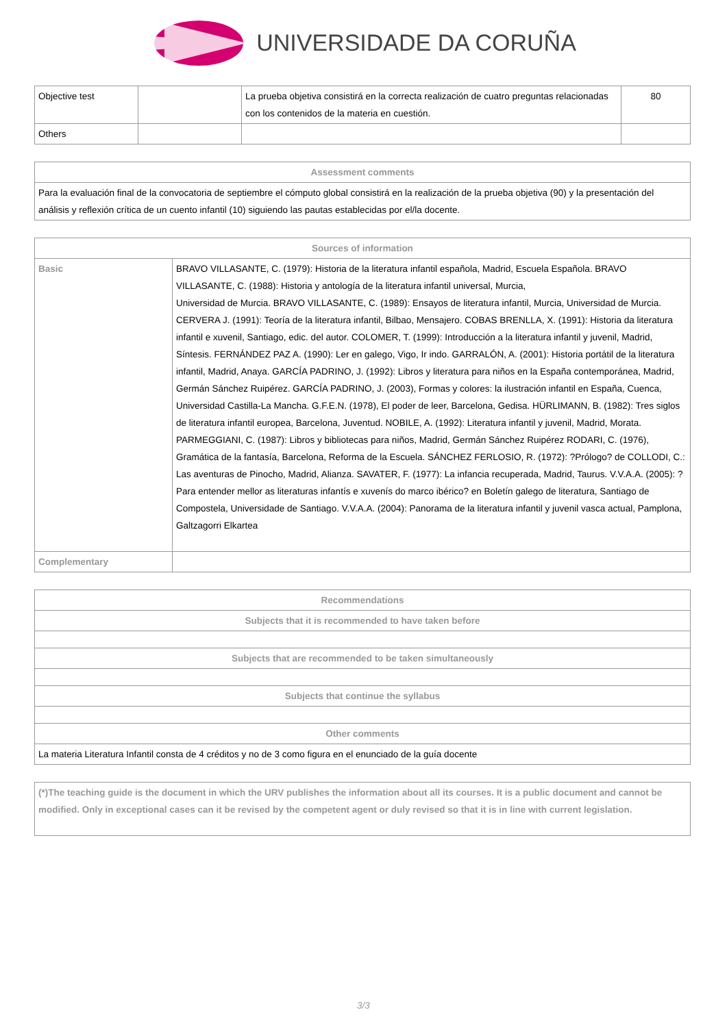UNIVERSIDADE DA CORUÑA
| Objective test | | La prueba objetiva consistirá en la correcta realización de cuatro preguntas relacionadas con los contenidos de la materia en cuestión. | 80 |
| Others | | | |
| Assessment comments |
| --- |
| Para la evaluación final de la convocatoria de septiembre el cómputo global consistirá en la realización de la prueba objetiva (90) y la presentación del análisis y reflexión crítica de un cuento infantil (10) siguiendo las pautas establecidas por el/la docente. |
| Sources of information | |
| --- | --- |
| Basic | BRAVO VILLASANTE, C. (1979): Historia de la literatura infantil española, Madrid, Escuela Española. BRAVO VILLASANTE, C. (1988): Historia y antología de la literatura infantil universal, Murcia, Universidad de Murcia. BRAVO VILLASANTE, C. (1989): Ensayos de literatura infantil, Murcia, Universidad de Murcia. CERVERA J. (1991): Teoría de la literatura infantil, Bilbao, Mensajero. COBAS BRENLLA, X. (1991): Historia da literatura infantil e xuvenil, Santiago, edic. del autor. COLOMER, T. (1999): Introducción a la literatura infantil y juvenil, Madrid, Síntesis. FERNÁNDEZ PAZ A. (1990): Ler en galego, Vigo, Ir indo. GARRALÓN, A. (2001): Historia portátil de la literatura infantil, Madrid, Anaya. GARCÍA PADRINO, J. (1992): Libros y literatura para niños en la España contemporánea, Madrid, Germán Sánchez Ruipérez. GARCÍA PADRINO, J. (2003), Formas y colores: la ilustración infantil en España, Cuenca, Universidad Castilla-La Mancha. G.F.E.N. (1978), El poder de leer, Barcelona, Gedisa. HÜRLIMANN, B. (1982): Tres siglos de literatura infantil europea, Barcelona, Juventud. NOBILE, A. (1992): Literatura infantil y juvenil, Madrid, Morata. PARMEGGIANI, C. (1987): Libros y bibliotecas para niños, Madrid, Germán Sánchez Ruipérez RODARI, C. (1976), Gramática de la fantasía, Barcelona, Reforma de la Escuela. SÁNCHEZ FERLOSIO, R. (1972): ?Prólogo? de COLLODI, C.: Las aventuras de Pinocho, Madrid, Alianza. SAVATER, F. (1977): La infancia recuperada, Madrid, Taurus. V.V.A.A. (2005): ?Para entender mellor as literaturas infantís e xuvenís do marco ibérico? en Boletín galego de literatura, Santiago de Compostela, Universidade de Santiago. V.V.A.A. (2004): Panorama de la literatura infantil y juvenil vasca actual, Pamplona, Galtzagorri Elkartea |
| Complementary | |
| Recommendations |
| --- |
| Subjects that it is recommended to have taken before |
| Subjects that are recommended to be taken simultaneously |
| Subjects that continue the syllabus |
| Other comments |
| La materia Literatura Infantil consta de 4 créditos y no de 3 como figura en el enunciado de la guía docente |
| (*)The teaching guide is the document in which the URV publishes the information about all its courses. It is a public document and cannot be modified. Only in exceptional cases can it be revised by the competent agent or duly revised so that it is in line with current legislation. |
3/3